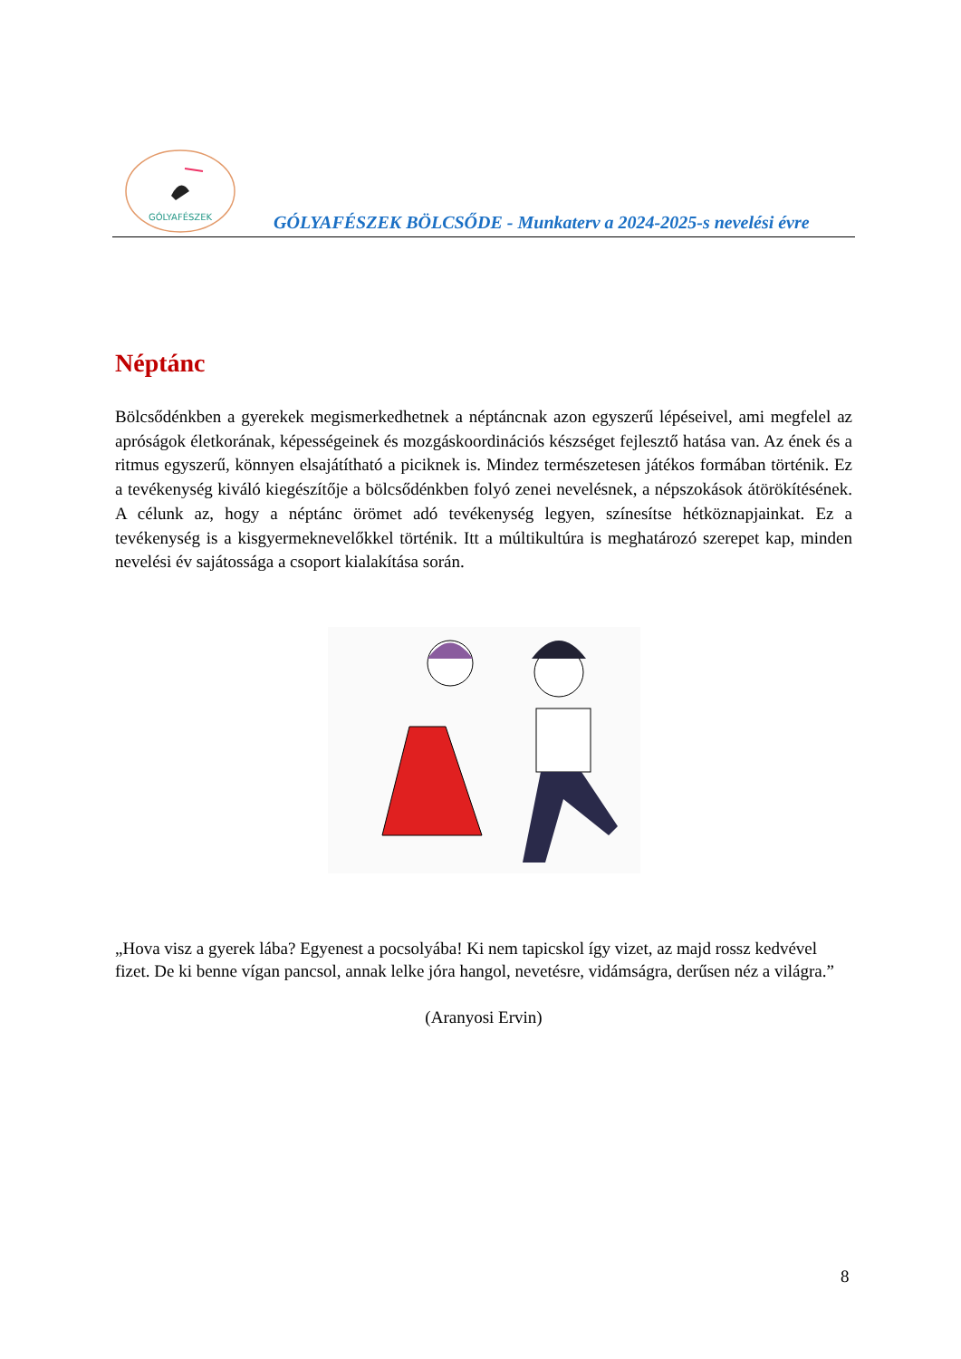GÓLYAFÉSZEK
GÓLYAFÉSZEK BÖLCSŐDE - Munkaterv a 2024-2025-s nevelési évre
Néptánc
Bölcsődénkben a gyerekek megismerkedhetnek a néptáncnak azon egyszerű lépéseivel, ami megfelel az apróságok életkorának, képességeinek és mozgáskoordinációs készséget fejlesztő hatása van. Az ének és a ritmus egyszerű, könnyen elsajátítható a piciknek is. Mindez természetesen játékos formában történik. Ez a tevékenység kiváló kiegészítője a bölcsődénkben folyó zenei nevelésnek, a népszokások átörökítésének. A célunk az, hogy a néptánc örömet adó tevékenység legyen, színesítse hétköznapjainkat. Ez a tevékenység is a kisgyermeknevelőkkel történik. Itt a múltikultúra is meghatározó szerepet kap, minden nevelési év sajátossága a csoport kialakítása során.
„Hova visz a gyerek lába? Egyenest a pocsolyába! Ki nem tapicskol így vizet, az majd rossz kedvével fizet. De ki benne vígan pancsol, annak lelke jóra hangol, nevetésre, vidámságra, derűsen néz a világra.”
(Aranyosi Ervin)
8